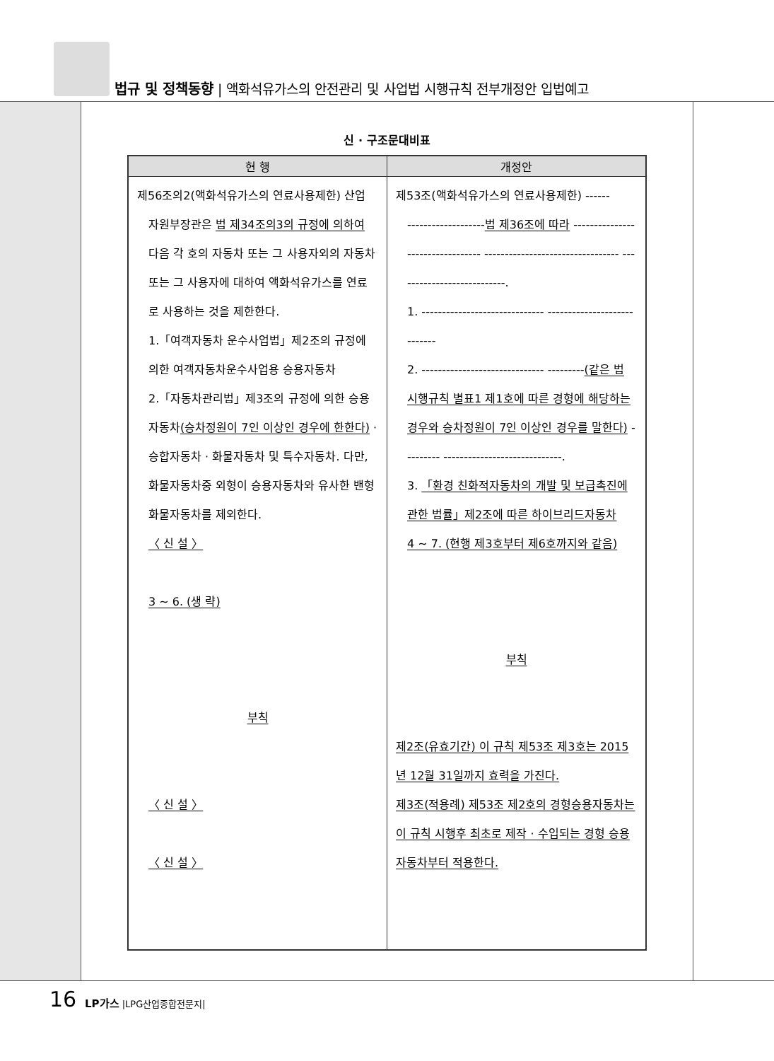법규 및 정책동향 | 액화석유가스의 안전관리 및 사업법 시행규칙 전부개정안 입법예고
신 · 구조문대비표
| 현 행 | 개정안 |
| --- | --- |
| 제56조의2(액화석유가스의 연료사용제한) 산업 자원부장관은 법 제34조의3의 규정에 의하여 다음 각 호의 자동차 또는 그 사용자외의 자동차 또는 그 사용자에 대하여 액화석유가스를 연료로 사용하는 것을 제한한다. 1.「여객자동차 운수사업법」제2조의 규정에 의한 여객자동차운수사업용 승용자동차 2.「자동차관리법」제3조의 규정에 의한 승용자동차 (승차정원이 7인 이상인 경우에 한한다) · 승합자동차 · 화물자동차 및 특수자동차. 다만, 화물자동차중 외형이 승용자동차와 유사한 밴형 화물자동차를 제외한다. 〈 신 설 〉 3 ~ 6. (생 략) 부칙 〈 신 설 〉 〈 신 설 〉 | 제53조(액화석유가스의 연료사용제한) ------ ------------------- 법 제36조에 따라 --------------------------------- --------------------------------- ---------------------------. 1. ------------------------------ ---------------------------- 2. ------------------------------ --------- (같은 법 시행규칙 별표1 제1호에 따른 경형에 해당하는 경우와 승차정원이 7인 이상인 경우를 말한다) --------- -----------------------------. 3. 「환경 친화적자동차의 개발 및 보급촉진에 관한 법률」제2조에 따른 하이브리드자동차 4 ~ 7. (현행 제3호부터 제6호까지와 같음) 부칙 제2조(유효기간) 이 규칙 제53조 제3호는 2015년 12월 31일까지 효력을 가진다. 제3조(적용례) 제53조 제2호의 경형승용자동차는 이 규칙 시행후 최초로 제작 · 수입되는 경형 승용자동차부터 적용한다. |
16 LP가스 |LPG산업종합전문지|